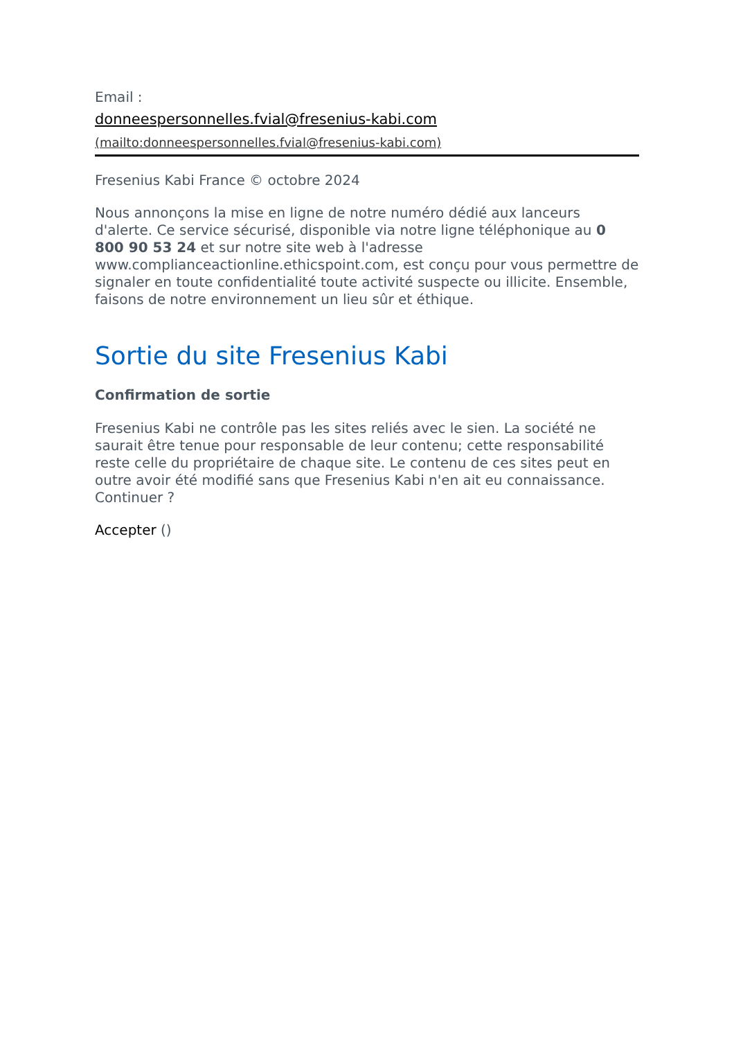Email :
donneespersonnelles.fvial@fresenius-kabi.com
(mailto:donneespersonnelles.fvial@fresenius-kabi.com)
Fresenius Kabi France © octobre 2024
Nous annonçons la mise en ligne de notre numéro dédié aux lanceurs d'alerte. Ce service sécurisé, disponible via notre ligne téléphonique au 0 800 90 53 24 et sur notre site web à l'adresse www.complianceactionline.ethicspoint.com, est conçu pour vous permettre de signaler en toute confidentialité toute activité suspecte ou illicite. Ensemble, faisons de notre environnement un lieu sûr et éthique.
Sortie du site Fresenius Kabi
Confirmation de sortie
Fresenius Kabi ne contrôle pas les sites reliés avec le sien. La société ne saurait être tenue pour responsable de leur contenu; cette responsabilité reste celle du propriétaire de chaque site. Le contenu de ces sites peut en outre avoir été modifié sans que Fresenius Kabi n'en ait eu connaissance.
Continuer ?
Accepter ()